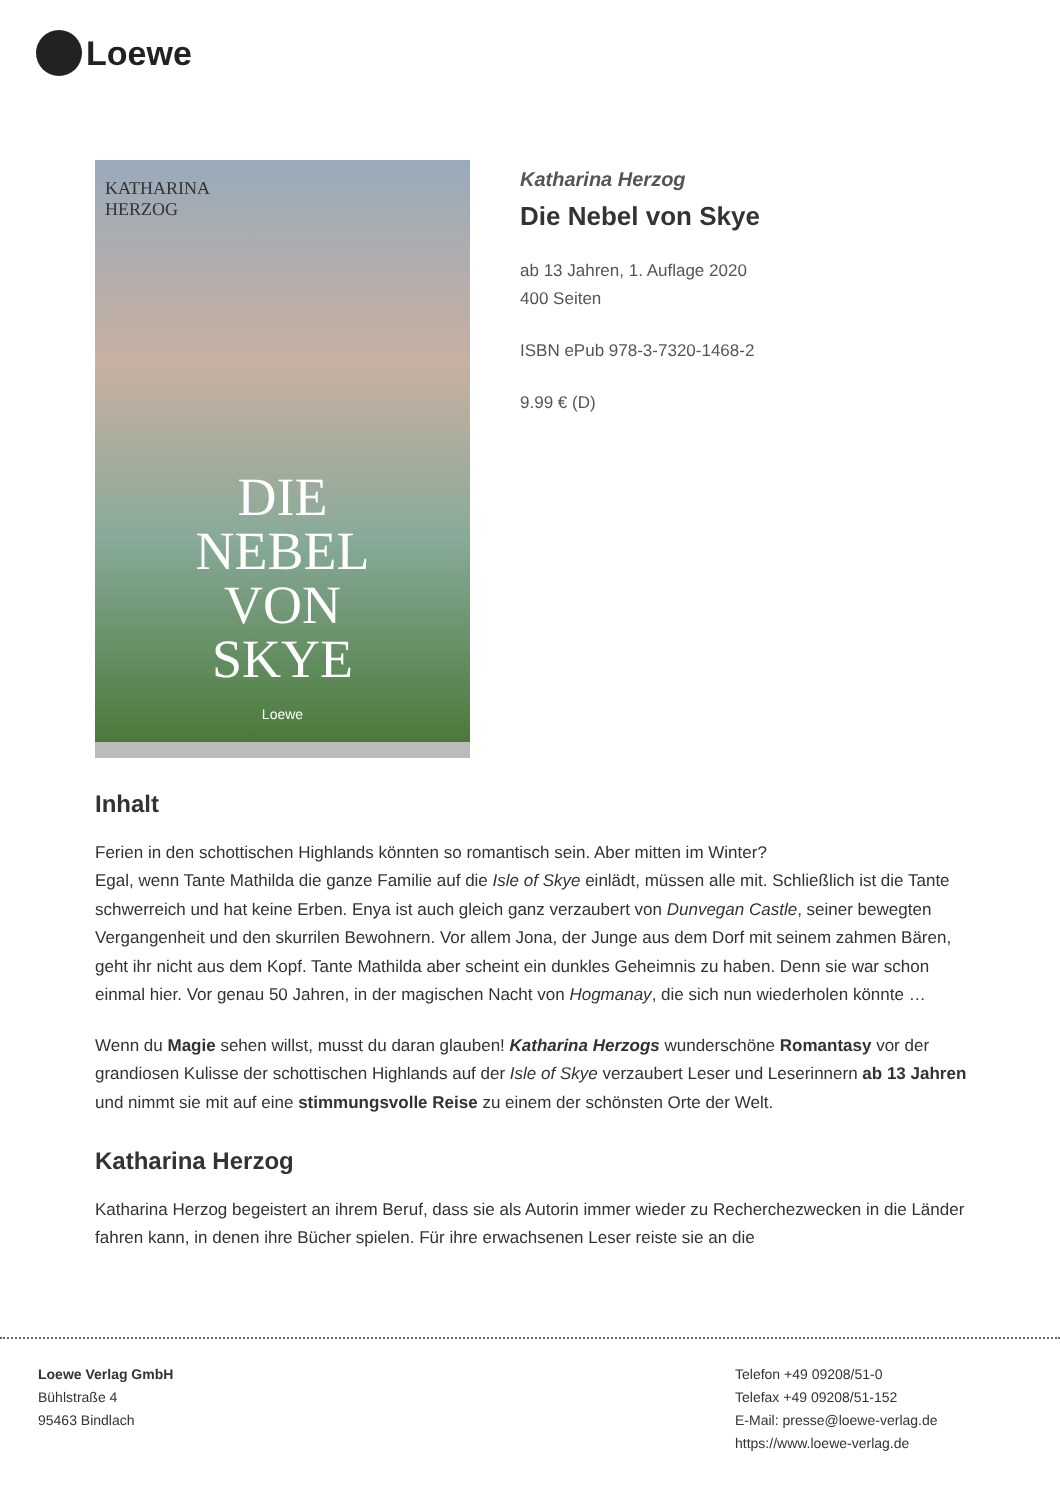Loewe
KATHARINA
HERZOG
DIE
NEBEL
VON
SKYE
Loewe
Katharina Herzog
Die Nebel von Skye
ab 13 Jahren, 1. Auflage 2020
400 Seiten
ISBN ePub 978-3-7320-1468-2
9.99 € (D)
Inhalt
Ferien in den schottischen Highlands könnten so romantisch sein. Aber mitten im Winter?
Egal, wenn Tante Mathilda die ganze Familie auf die Isle of Skye einlädt, müssen alle mit. Schließlich ist die Tante schwerreich und hat keine Erben. Enya ist auch gleich ganz verzaubert von Dunvegan Castle, seiner bewegten Vergangenheit und den skurrilen Bewohnern. Vor allem Jona, der Junge aus dem Dorf mit seinem zahmen Bären, geht ihr nicht aus dem Kopf. Tante Mathilda aber scheint ein dunkles Geheimnis zu haben. Denn sie war schon einmal hier. Vor genau 50 Jahren, in der magischen Nacht von Hogmanay, die sich nun wiederholen könnte …
Wenn du Magie sehen willst, musst du daran glauben! Katharina Herzogs wunderschöne Romantasy vor der grandiosen Kulisse der schottischen Highlands auf der Isle of Skye verzaubert Leser und Leserinnern ab 13 Jahren und nimmt sie mit auf eine stimmungsvolle Reise zu einem der schönsten Orte der Welt.
Katharina Herzog
Katharina Herzog begeistert an ihrem Beruf, dass sie als Autorin immer wieder zu Recherchezwecken in die Länder fahren kann, in denen ihre Bücher spielen. Für ihre erwachsenen Leser reiste sie an die
Loewe Verlag GmbH
Bühlstraße 4
95463 Bindlach
Telefon +49 09208/51-0
Telefax +49 09208/51-152
E-Mail: presse@loewe-verlag.de
https://www.loewe-verlag.de